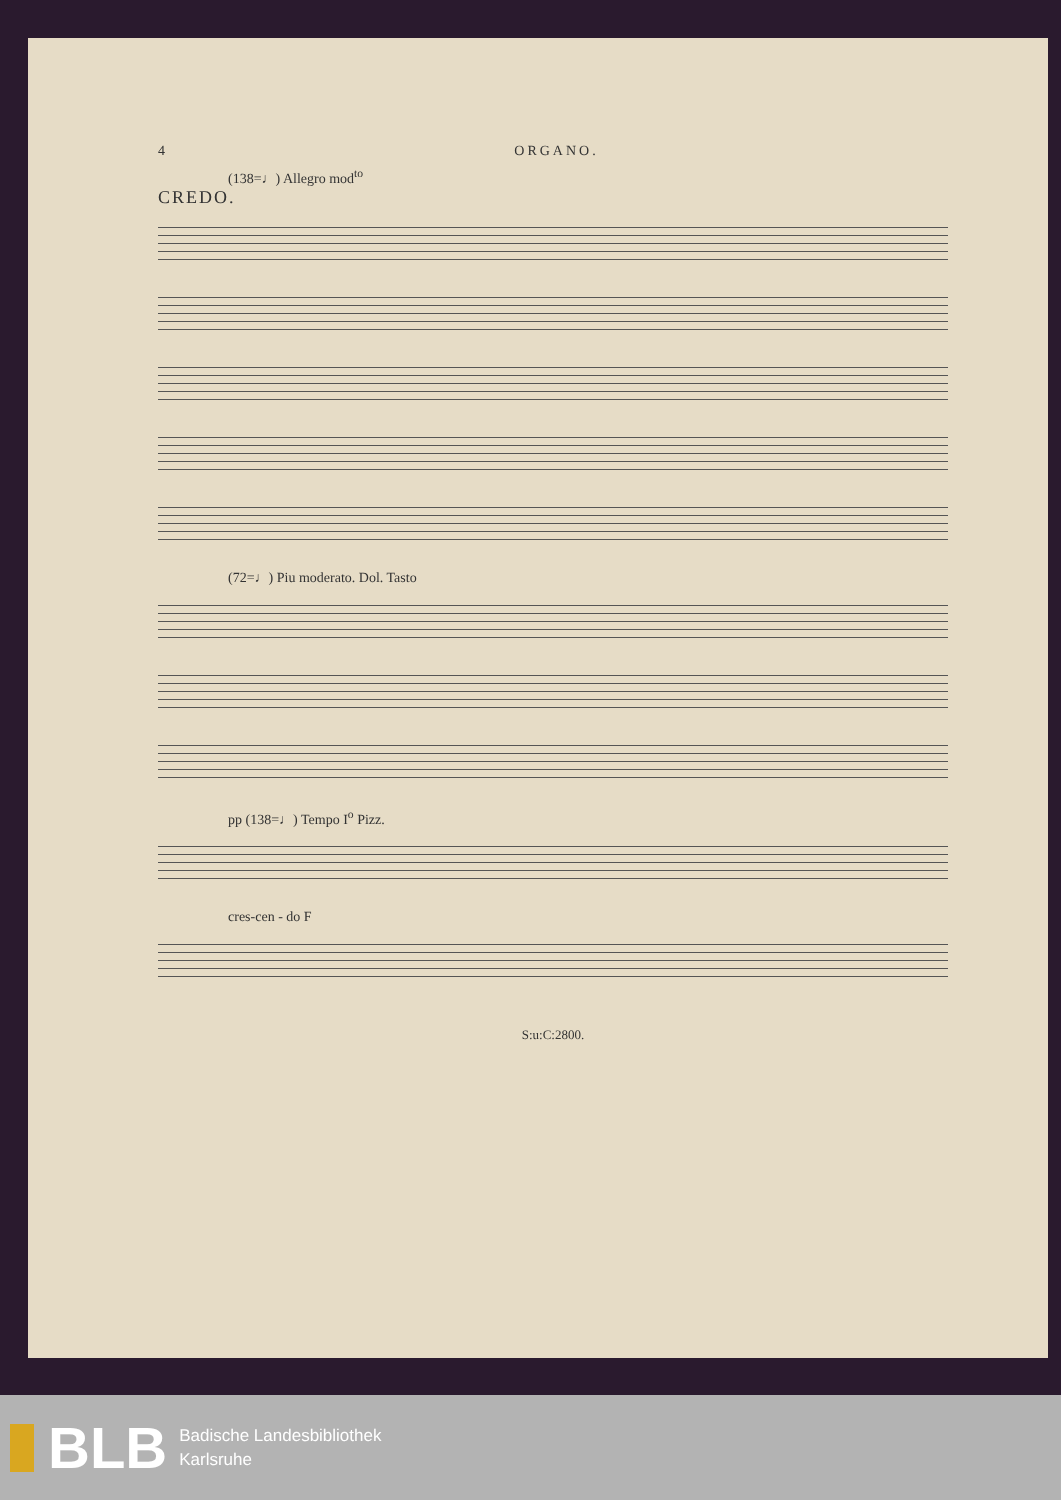4 ORGANO.
(138=♩) Allegro mod<sup>to</sup>
CREDO.
(72=♩) Piu moderato. Dol. Tasto
pp (138=♩) Tempo I<sup>o</sup> Pizz.
cres-cen - do F
S:u:C:2800.
BLB
Badische Landesbibliothek
Karlsruhe